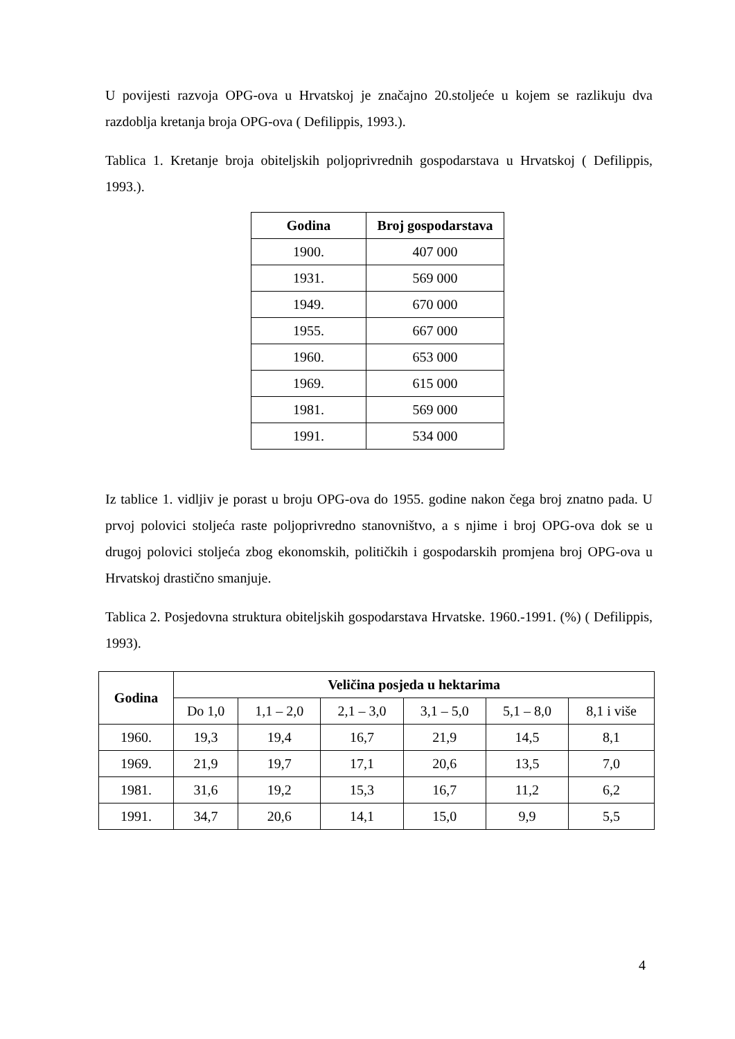U povijesti razvoja OPG-ova u Hrvatskoj je značajno 20.stoljeće u kojem se razlikuju dva razdoblja kretanja broja OPG-ova ( Defilippis, 1993.).
Tablica 1. Kretanje broja obiteljskih poljoprivrednih gospodarstava u Hrvatskoj ( Defilippis, 1993.).
| Godina | Broj gospodarstava |
| --- | --- |
| 1900. | 407 000 |
| 1931. | 569 000 |
| 1949. | 670 000 |
| 1955. | 667 000 |
| 1960. | 653 000 |
| 1969. | 615 000 |
| 1981. | 569 000 |
| 1991. | 534 000 |
Iz tablice 1. vidljiv je porast u broju OPG-ova do 1955. godine nakon čega broj znatno pada. U prvoj polovici stoljeća raste poljoprivredno stanovništvo, a s njime i broj OPG-ova dok se u drugoj polovici stoljeća zbog ekonomskih, političkih i gospodarskih promjena broj OPG-ova u Hrvatskoj drastično smanjuje.
Tablica 2. Posjedovna struktura obiteljskih gospodarstava Hrvatske. 1960.-1991. (%) ( Defilippis, 1993).
| Godina | Veličina posjeda u hektarima | | | | | |
| --- | --- | --- | --- | --- | --- | --- |
| | Do 1,0 | 1,1 – 2,0 | 2,1 – 3,0 | 3,1 – 5,0 | 5,1 – 8,0 | 8,1 i više |
| 1960. | 19,3 | 19,4 | 16,7 | 21,9 | 14,5 | 8,1 |
| 1969. | 21,9 | 19,7 | 17,1 | 20,6 | 13,5 | 7,0 |
| 1981. | 31,6 | 19,2 | 15,3 | 16,7 | 11,2 | 6,2 |
| 1991. | 34,7 | 20,6 | 14,1 | 15,0 | 9,9 | 5,5 |
4